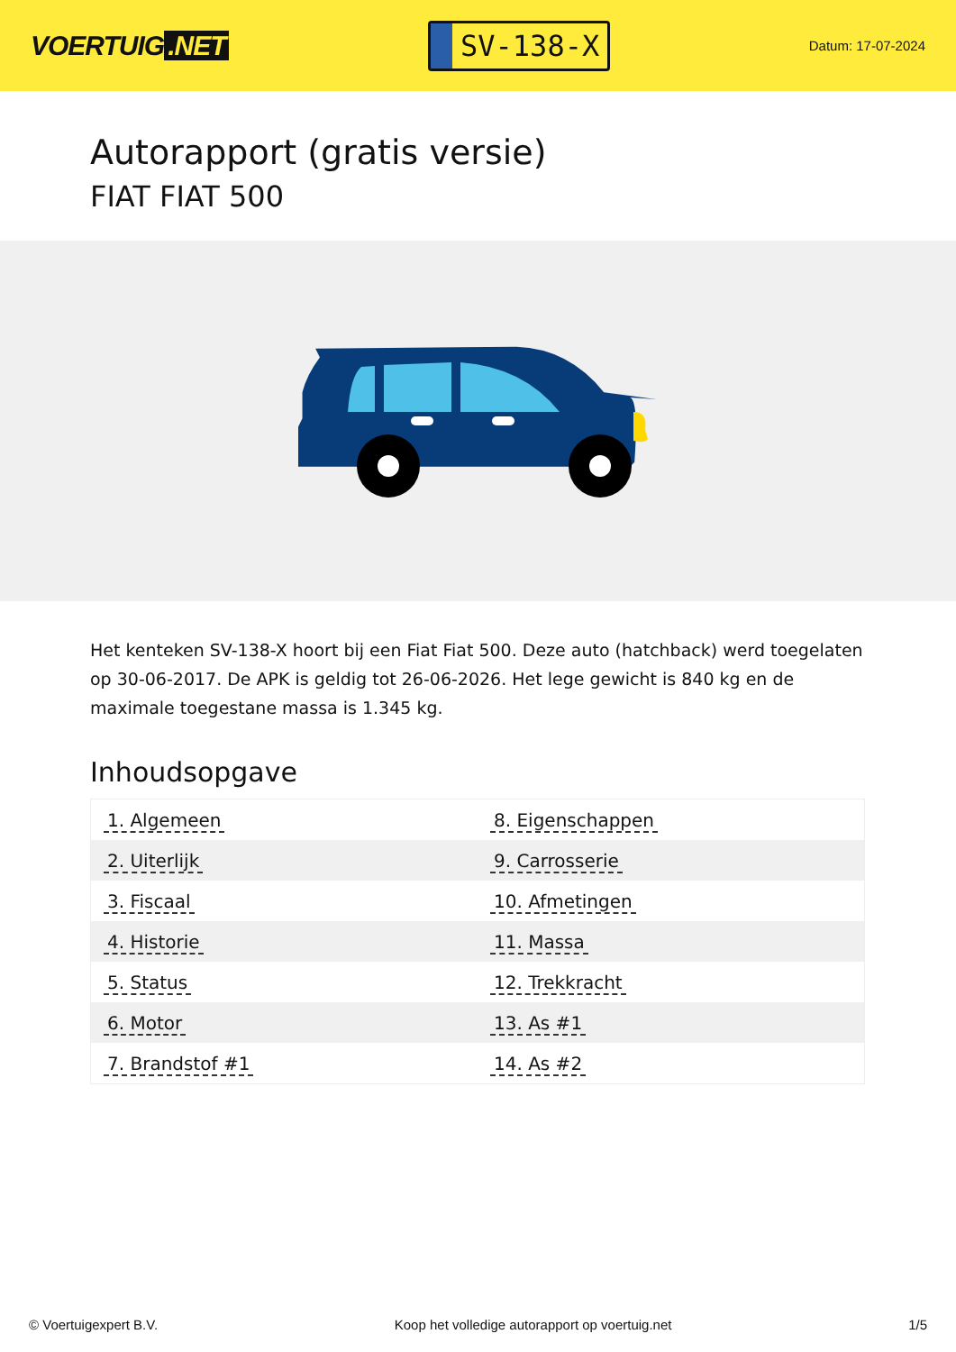VOERTUIG.NET
SV-138-X
Datum: 17-07-2024
Autorapport (gratis versie)
FIAT FIAT 500
Het kenteken SV-138-X hoort bij een Fiat Fiat 500. Deze auto (hatchback) werd toegelaten op 30-06-2017. De APK is geldig tot 26-06-2026. Het lege gewicht is 840 kg en de maximale toegestane massa is 1.345 kg.
Inhoudsopgave
| 1. Algemeen | 8. Eigenschappen |
| 2. Uiterlijk | 9. Carrosserie |
| 3. Fiscaal | 10. Afmetingen |
| 4. Historie | 11. Massa |
| 5. Status | 12. Trekkracht |
| 6. Motor | 13. As #1 |
| 7. Brandstof #1 | 14. As #2 |
© Voertuigexpert B.V. Koop het volledige autorapport op voertuig.net 1/5